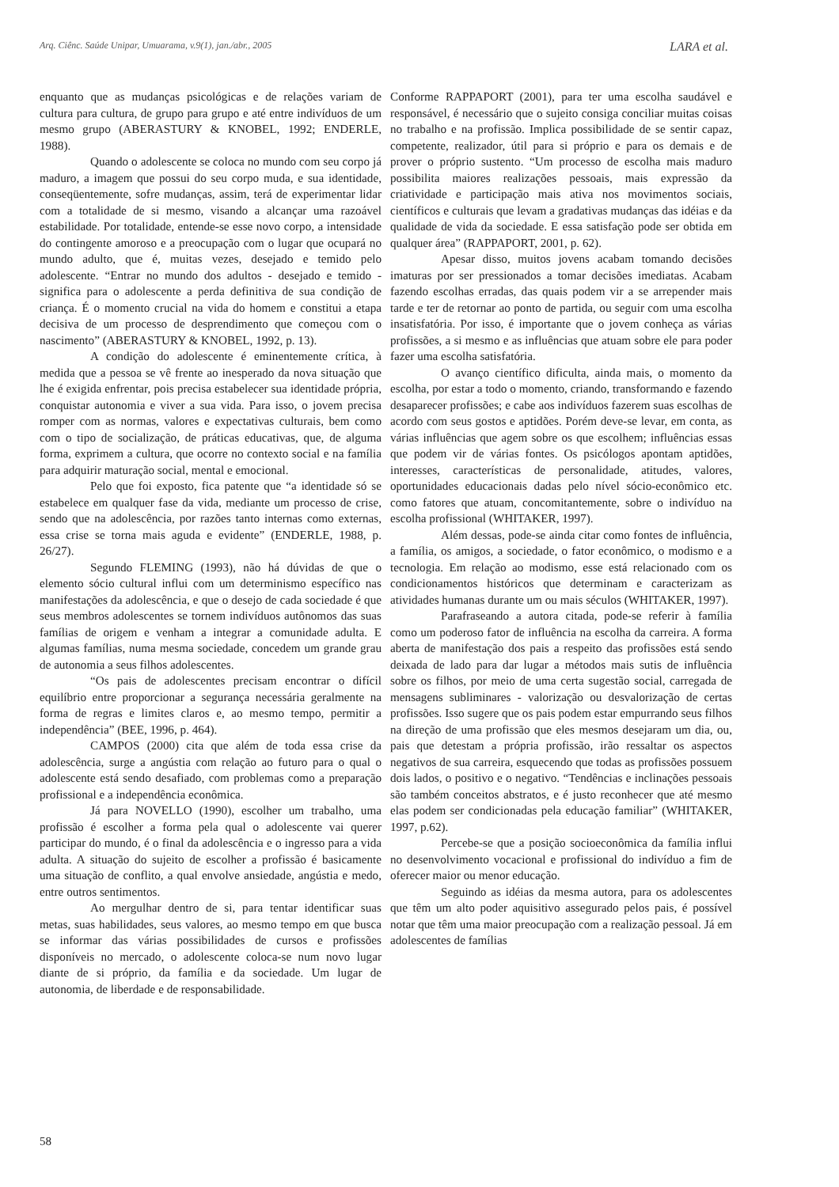Arq. Ciênc. Saúde Unipar, Umuarama, v.9(1), jan./abr., 2005 LARA et al.
enquanto que as mudanças psicológicas e de relações variam de cultura para cultura, de grupo para grupo e até entre indivíduos de um mesmo grupo (ABERASTURY & KNOBEL, 1992; ENDERLE, 1988).
Quando o adolescente se coloca no mundo com seu corpo já maduro, a imagem que possui do seu corpo muda, e sua identidade, conseqüentemente, sofre mudanças, assim, terá de experimentar lidar com a totalidade de si mesmo, visando a alcançar uma razoável estabilidade. Por totalidade, entende-se esse novo corpo, a intensidade do contingente amoroso e a preocupação com o lugar que ocupará no mundo adulto, que é, muitas vezes, desejado e temido pelo adolescente. “Entrar no mundo dos adultos - desejado e temido - significa para o adolescente a perda definitiva de sua condição de criança. É o momento crucial na vida do homem e constitui a etapa decisiva de um processo de desprendimento que começou com o nascimento” (ABERASTURY & KNOBEL, 1992, p. 13).
A condição do adolescente é eminentemente crítica, à medida que a pessoa se vê frente ao inesperado da nova situação que lhe é exigida enfrentar, pois precisa estabelecer sua identidade própria, conquistar autonomia e viver a sua vida. Para isso, o jovem precisa romper com as normas, valores e expectativas culturais, bem como com o tipo de socialização, de práticas educativas, que, de alguma forma, exprimem a cultura, que ocorre no contexto social e na família para adquirir maturação social, mental e emocional.
Pelo que foi exposto, fica patente que “a identidade só se estabelece em qualquer fase da vida, mediante um processo de crise, sendo que na adolescência, por razões tanto internas como externas, essa crise se torna mais aguda e evidente” (ENDERLE, 1988, p. 26/27).
Segundo FLEMING (1993), não há dúvidas de que o elemento sócio cultural influi com um determinismo específico nas manifestações da adolescência, e que o desejo de cada sociedade é que seus membros adolescentes se tornem indivíduos autônomos das suas famílias de origem e venham a integrar a comunidade adulta. E algumas famílias, numa mesma sociedade, concedem um grande grau de autonomia a seus filhos adolescentes.
“Os pais de adolescentes precisam encontrar o difícil equilíbrio entre proporcionar a segurança necessária geralmente na forma de regras e limites claros e, ao mesmo tempo, permitir a independência” (BEE, 1996, p. 464).
CAMPOS (2000) cita que além de toda essa crise da adolescência, surge a angústia com relação ao futuro para o qual o adolescente está sendo desafiado, com problemas como a preparação profissional e a independência econômica.
Já para NOVELLO (1990), escolher um trabalho, uma profissão é escolher a forma pela qual o adolescente vai querer participar do mundo, é o final da adolescência e o ingresso para a vida adulta. A situação do sujeito de escolher a profissão é basicamente uma situação de conflito, a qual envolve ansiedade, angústia e medo, entre outros sentimentos.
Ao mergulhar dentro de si, para tentar identificar suas metas, suas habilidades, seus valores, ao mesmo tempo em que busca se informar das várias possibilidades de cursos e profissões disponíveis no mercado, o adolescente coloca-se num novo lugar diante de si próprio, da família e da sociedade. Um lugar de autonomia, de liberdade e de responsabilidade.
Conforme RAPPAPORT (2001), para ter uma escolha saudável e responsável, é necessário que o sujeito consiga conciliar muitas coisas no trabalho e na profissão. Implica possibilidade de se sentir capaz, competente, realizador, útil para si próprio e para os demais e de prover o próprio sustento. “Um processo de escolha mais maduro possibilita maiores realizações pessoais, mais expressão da criatividade e participação mais ativa nos movimentos sociais, científicos e culturais que levam a gradativas mudanças das idéias e da qualidade de vida da sociedade. E essa satisfação pode ser obtida em qualquer área” (RAPPAPORT, 2001, p. 62).
Apesar disso, muitos jovens acabam tomando decisões imaturas por ser pressionados a tomar decisões imediatas. Acabam fazendo escolhas erradas, das quais podem vir a se arrepender mais tarde e ter de retornar ao ponto de partida, ou seguir com uma escolha insatisfatória. Por isso, é importante que o jovem conheça as várias profissões, a si mesmo e as influências que atuam sobre ele para poder fazer uma escolha satisfatória.
O avanço científico dificulta, ainda mais, o momento da escolha, por estar a todo o momento, criando, transformando e fazendo desaparecer profissões; e cabe aos indivíduos fazerem suas escolhas de acordo com seus gostos e aptidões. Porém deve-se levar, em conta, as várias influências que agem sobre os que escolhem; influências essas que podem vir de várias fontes. Os psicólogos apontam aptidões, interesses, características de personalidade, atitudes, valores, oportunidades educacionais dadas pelo nível sócio-econômico etc. como fatores que atuam, concomitantemente, sobre o indivíduo na escolha profissional (WHITAKER, 1997).
Além dessas, pode-se ainda citar como fontes de influência, a família, os amigos, a sociedade, o fator econômico, o modismo e a tecnologia. Em relação ao modismo, esse está relacionado com os condicionamentos históricos que determinam e caracterizam as atividades humanas durante um ou mais séculos (WHITAKER, 1997).
Parafraseando a autora citada, pode-se referir à família como um poderoso fator de influência na escolha da carreira. A forma aberta de manifestação dos pais a respeito das profissões está sendo deixada de lado para dar lugar a métodos mais sutis de influência sobre os filhos, por meio de uma certa sugestão social, carregada de mensagens subliminares - valorização ou desvalorização de certas profissões. Isso sugere que os pais podem estar empurrando seus filhos na direção de uma profissão que eles mesmos desejaram um dia, ou, pais que detestam a própria profissão, irão ressaltar os aspectos negativos de sua carreira, esquecendo que todas as profissões possuem dois lados, o positivo e o negativo. “Tendências e inclinações pessoais são também conceitos abstratos, e é justo reconhecer que até mesmo elas podem ser condicionadas pela educação familiar” (WHITAKER, 1997, p.62).
Percebe-se que a posição socioeconômica da família influi no desenvolvimento vocacional e profissional do indivíduo a fim de oferecer maior ou menor educação.
Seguindo as idéias da mesma autora, para os adolescentes que têm um alto poder aquisitivo assegurado pelos pais, é possível notar que têm uma maior preocupação com a realização pessoal. Já em adolescentes de famílias
58